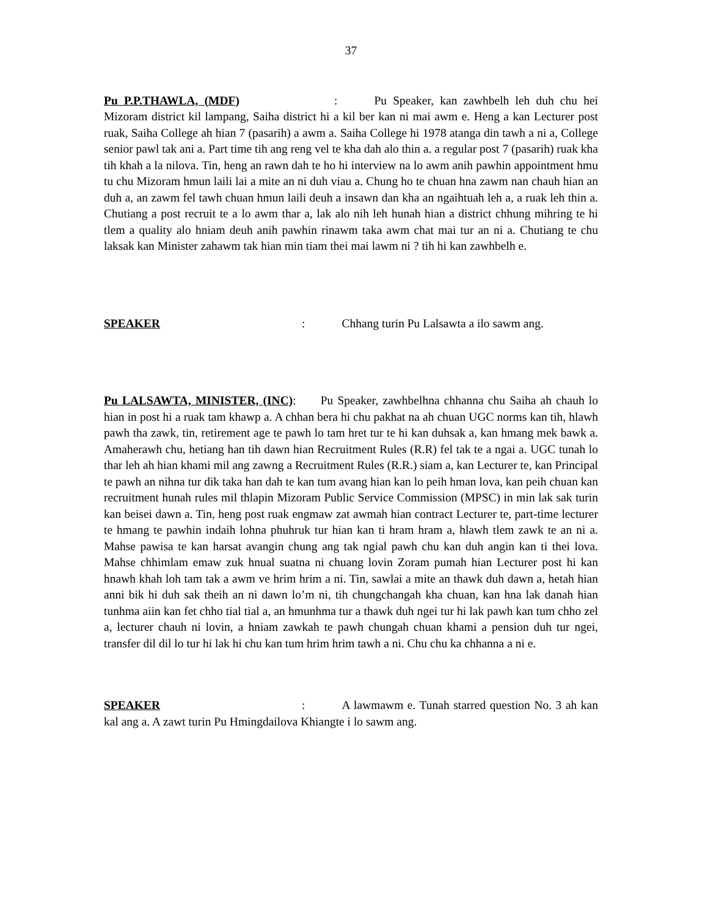37
Pu P.P.THAWLA, (MDF) : Pu Speaker, kan zawhbelh leh duh chu hei Mizoram district kil lampang, Saiha district hi a kil ber kan ni mai awm e. Heng a kan Lecturer post ruak, Saiha College ah hian 7 (pasarih) a awm a. Saiha College hi 1978 atanga din tawh a ni a, College senior pawl tak ani a. Part time tih ang reng vel te kha dah alo thin a. a regular post 7 (pasarih) ruak kha tih khah a la nilova. Tin, heng an rawn dah te ho hi interview na lo awm anih pawhin appointment hmu tu chu Mizoram hmun laili lai a mite an ni duh viau a. Chung ho te chuan hna zawm nan chauh hian an duh a, an zawm fel tawh chuan hmun laili deuh a insawn dan kha an ngaihtuah leh a, a ruak leh thin a. Chutiang a post recruit te a lo awm thar a, lak alo nih leh hunah hian a district chhung mihring te hi tlem a quality alo hniam deuh anih pawhin rinawm taka awm chat mai tur an ni a. Chutiang te chu laksak kan Minister zahawm tak hian min tiam thei mai lawm ni ? tih hi kan zawhbelh e.
SPEAKER : Chhang turin Pu Lalsawta a ilo sawm ang.
Pu LALSAWTA, MINISTER, (INC): Pu Speaker, zawhbelhna chhanna chu Saiha ah chauh lo hian in post hi a ruak tam khawp a. A chhan bera hi chu pakhat na ah chuan UGC norms kan tih, hlawh pawh tha zawk, tin, retirement age te pawh lo tam hret tur te hi kan duhsak a, kan hmang mek bawk a. Amaherawh chu, hetiang han tih dawn hian Recruitment Rules (R.R) fel tak te a ngai a. UGC tunah lo thar leh ah hian khami mil ang zawng a Recruitment Rules (R.R.) siam a, kan Lecturer te, kan Principal te pawh an nihna tur dik taka han dah te kan tum avang hian kan lo peih hman lova, kan peih chuan kan recruitment hunah rules mil thlapin Mizoram Public Service Commission (MPSC) in min lak sak turin kan beisei dawn a. Tin, heng post ruak engmaw zat awmah hian contract Lecturer te, part-time lecturer te hmang te pawhin indaih lohna phuhruk tur hian kan ti hram hram a, hlawh tlem zawk te an ni a. Mahse pawisa te kan harsat avangin chung ang tak ngial pawh chu kan duh angin kan ti thei lova. Mahse chhimlam emaw zuk hnual suatna ni chuang lovin Zoram pumah hian Lecturer post hi kan hnawh khah loh tam tak a awm ve hrim hrim a ni. Tin, sawlai a mite an thawk duh dawn a, hetah hian anni bik hi duh sak theih an ni dawn lo’m ni, tih chungchangah kha chuan, kan hna lak danah hian tunhma aiin kan fet chho tial tial a, an hmunhma tur a thawk duh ngei tur hi lak pawh kan tum chho zel a, lecturer chauh ni lovin, a hniam zawkah te pawh chungah chuan khami a pension duh tur ngei, transfer dil dil lo tur hi lak hi chu kan tum hrim hrim tawh a ni. Chu chu ka chhanna a ni e.
SPEAKER : A lawmawm e. Tunah starred question No. 3 ah kan kal ang a. A zawt turin Pu Hmingdailova Khiangte i lo sawm ang.